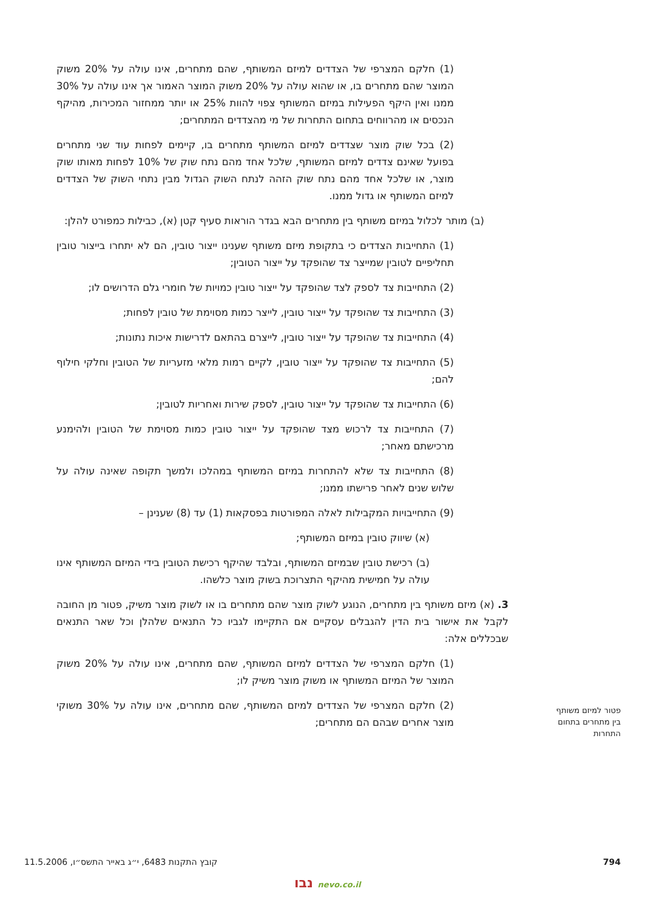(1) חלקם המצרפי של הצדדים למיזם המשותף, שהם מתחרים, אינו עולה על 20% משוק המוצר שהם מתחרים בו, או שהוא עולה על 20% משוק המוצר האמור אך אינו עולה על 30% ממנו ואין היקף הפעילות במיזם המשותף צפוי להוות 25% או יותר ממחזור המכירות, מהיקף הנכסים או מהרווחים בתחום התחרות של מי מהצדדים המתחרים;
(2) בכל שוק מוצר שצדדים למיזם המשותף מתחרים בו, קיימים לפחות עוד שני מתחרים בפועל שאינם צדדים למיזם המשותף, שלכל אחד מהם נתח שוק של 10% לפחות מאותו שוק מוצר, או שלכל אחד מהם נתח שוק הזהה לנתח השוק הגדול מבין נתחי השוק של הצדדים למיזם המשותף או גדול ממנו.
(ב) מותר לכלול במיזם משותף בין מתחרים הבא בגדר הוראות סעיף קטן (א), כבילות כמפורט להלן:
(1) התחייבות הצדדים כי בתקופת מיזם משותף שענינו ייצור טובין, הם לא יתחרו בייצור טובין תחליפיים לטובין שמייצר צד שהופקד על ייצור הטובין;
(2) התחייבות צד לספק לצד שהופקד על ייצור טובין כמויות של חומרי גלם הדרושים לו;
(3) התחייבות צד שהופקד על ייצור טובין, לייצר כמות מסוימת של טובין לפחות;
(4) התחייבות צד שהופקד על ייצור טובין, לייצרם בהתאם לדרישות איכות נתונות;
(5) התחייבות צד שהופקד על ייצור טובין, לקיים רמות מלאי מזעריות של הטובין וחלקי חילוף להם;
(6) התחייבות צד שהופקד על ייצור טובין, לספק שירות ואחריות לטובין;
(7) התחייבות צד לרכוש מצד שהופקד על ייצור טובין כמות מסוימת של הטובין ולהימנע מרכישתם מאחר;
(8) התחייבות צד שלא להתחרות במיזם המשותף במהלכו ולמשך תקופה שאינה עולה על שלוש שנים לאחר פרישתו ממנו;
(9) התחייבויות המקבילות לאלה המפורטות בפסקאות (1) עד (8) שענינן –
(א) שיווק טובין במיזם המשותף;
(ב) רכישת טובין שבמיזם המשותף, ובלבד שהיקף רכישת הטובין בידי המיזם המשותף אינו עולה על חמישית מהיקף התצרוכת בשוק מוצר כלשהו.
3. (א) מיזם משותף בין מתחרים, הנוגע לשוק מוצר שהם מתחרים בו או לשוק מוצר משיק, פטור מן החובה לקבל את אישור בית הדין להגבלים עסקיים אם התקיימו לגביו כל התנאים שלהלן וכל שאר התנאים שבכללים אלה:
(1) חלקם המצרפי של הצדדים למיזם המשותף, שהם מתחרים, אינו עולה על 20% משוק המוצר של המיזם המשותף או משוק מוצר משיק לו;
(2) חלקם המצרפי של הצדדים למיזם המשותף, שהם מתחרים, אינו עולה על 30% משוקי מוצר אחרים שבהם הם מתחרים;
פטור למיזם משותף בין מתחרים בתחום התחרות
794 קובץ התקנות 6483, י״ג באייר התשס״ו, 11.5.2006
נבו nevo.co.il